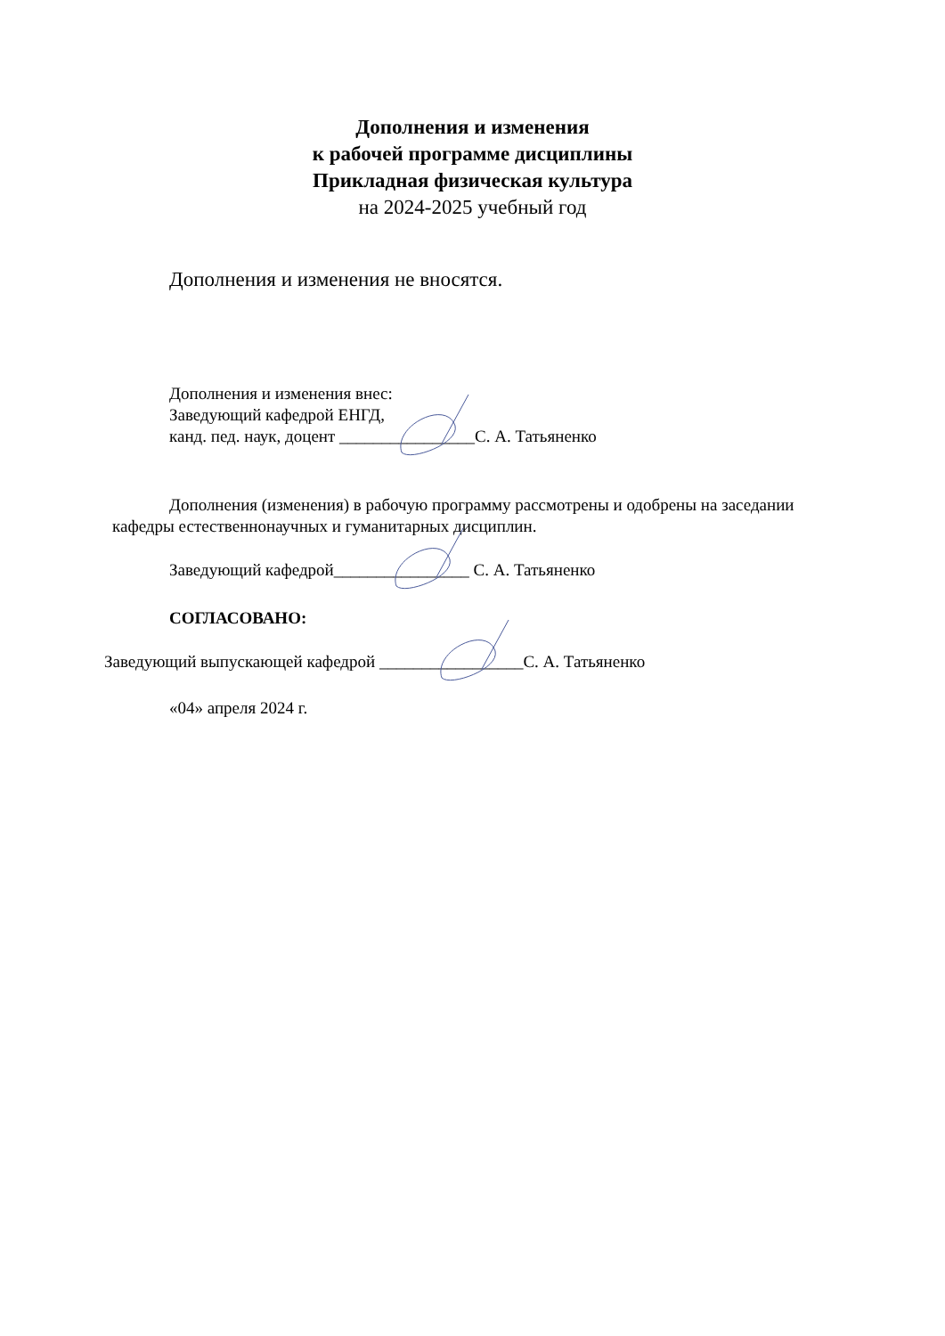Дополнения и изменения
к рабочей программе дисциплины
Прикладная физическая культура
на 2024-2025 учебный год
Дополнения и изменения не вносятся.
Дополнения и изменения внес:
Заведующий кафедрой ЕНГД,
канд. пед. наук, доцент ________________С. А. Татьяненко
Дополнения (изменения) в рабочую программу рассмотрены и одобрены на заседании
кафедры естественнонаучных и гуманитарных дисциплин.
Заведующий кафедрой________________ С. А. Татьяненко
СОГЛАСОВАНО:
Заведующий выпускающей кафедрой _________________С. А. Татьяненко
«04» апреля 2024 г.